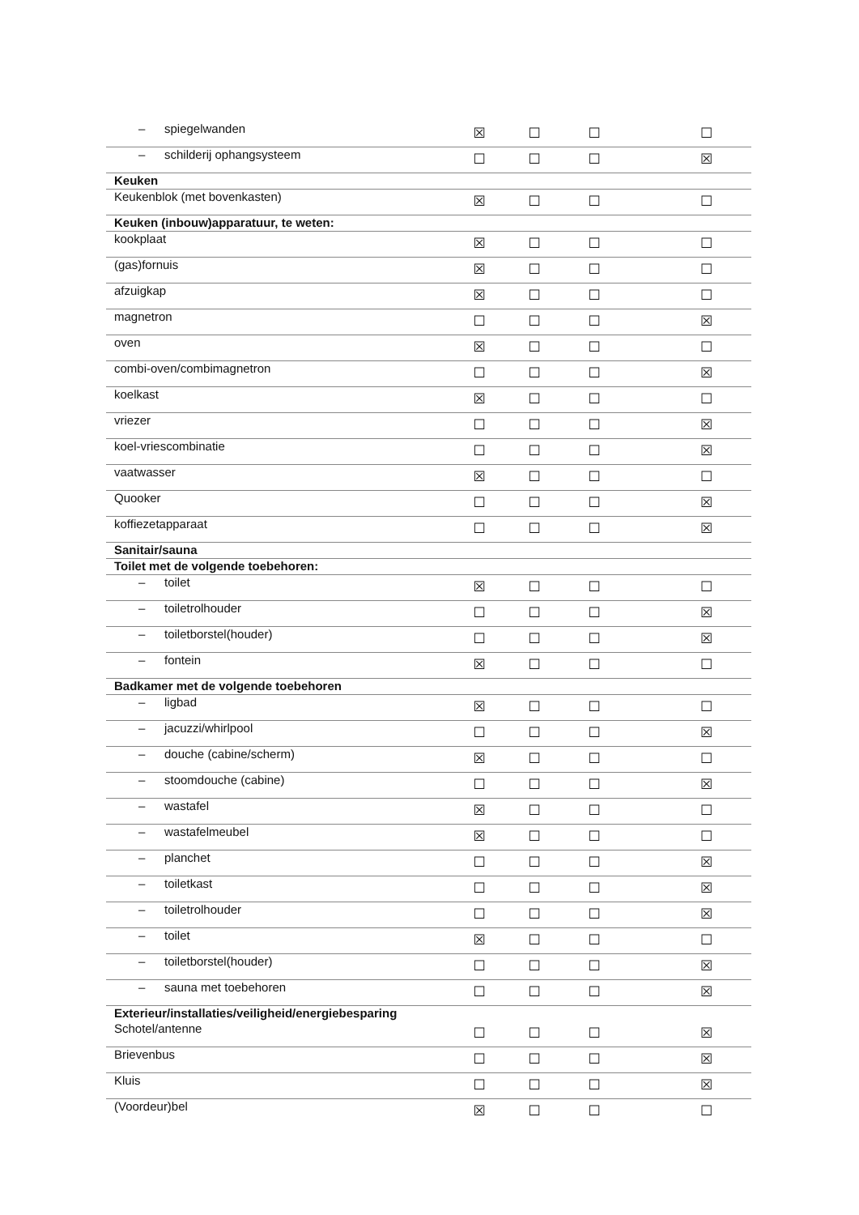| – spiegelwanden | ☒ | ☐ | ☐ | ☐ |
| – schilderij ophangsysteem | ☐ | ☐ | ☐ | ☒ |
| Keuken | | | | |
| Keukenblok (met bovenkasten) | ☒ | ☐ | ☐ | ☐ |
| Keuken (inbouw)apparatuur, te weten: | | | | |
| kookplaat | ☒ | ☐ | ☐ | ☐ |
| (gas)fornuis | ☒ | ☐ | ☐ | ☐ |
| afzuigkap | ☒ | ☐ | ☐ | ☐ |
| magnetron | ☐ | ☐ | ☐ | ☒ |
| oven | ☒ | ☐ | ☐ | ☐ |
| combi-oven/combimagnetron | ☐ | ☐ | ☐ | ☒ |
| koelkast | ☒ | ☐ | ☐ | ☐ |
| vriezer | ☐ | ☐ | ☐ | ☒ |
| koel-vriescombinatie | ☐ | ☐ | ☐ | ☒ |
| vaatwasser | ☒ | ☐ | ☐ | ☐ |
| Quooker | ☐ | ☐ | ☐ | ☒ |
| koffiezetapparaat | ☐ | ☐ | ☐ | ☒ |
| Sanitair/sauna | | | | |
| Toilet met de volgende toebehoren: | | | | |
| – toilet | ☒ | ☐ | ☐ | ☐ |
| – toiletrolhouder | ☐ | ☐ | ☐ | ☒ |
| – toiletborstel(houder) | ☐ | ☐ | ☐ | ☒ |
| – fontein | ☒ | ☐ | ☐ | ☐ |
| Badkamer met de volgende toebehoren | | | | |
| – ligbad | ☒ | ☐ | ☐ | ☐ |
| – jacuzzi/whirlpool | ☐ | ☐ | ☐ | ☒ |
| – douche (cabine/scherm) | ☒ | ☐ | ☐ | ☐ |
| – stoomdouche (cabine) | ☐ | ☐ | ☐ | ☒ |
| – wastafel | ☒ | ☐ | ☐ | ☐ |
| – wastafelmeubel | ☒ | ☐ | ☐ | ☐ |
| – planchet | ☐ | ☐ | ☐ | ☒ |
| – toiletkast | ☐ | ☐ | ☐ | ☒ |
| – toiletrolhouder | ☐ | ☐ | ☐ | ☒ |
| – toilet | ☒ | ☐ | ☐ | ☐ |
| – toiletborstel(houder) | ☐ | ☐ | ☐ | ☒ |
| – sauna met toebehoren | ☐ | ☐ | ☐ | ☒ |
| Exterieur/installaties/veiligheid/energiebesparing | | | | |
| Schotel/antenne | ☐ | ☐ | ☐ | ☒ |
| Brievenbus | ☐ | ☐ | ☐ | ☒ |
| Kluis | ☐ | ☐ | ☐ | ☒ |
| (Voordeur)bel | ☒ | ☐ | ☐ | ☐ |